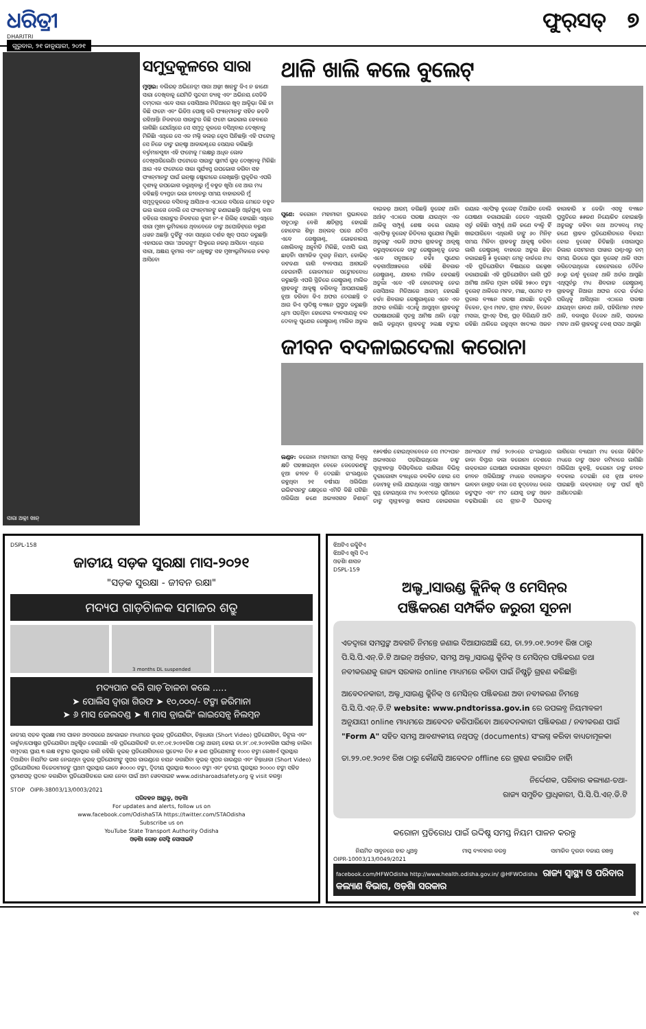ଧରିତ୍ରୀ
DHARITRI
ଗୁରୁବାର, ୨୧ ଜାନୁୟାରୀ, ୨୦୨୧
ଫୁର୍‌ସତ୍ ୭
ସାରା ଅଲ୍ଲୀ ଖାନ୍
ସମୁଦ୍ରକୂଳରେ ସାରା
ମୁମ୍ବାଇ: ବଲିଉଡ୍ ଅଭିନେତ୍ରୀ ସାରା ଅଲ୍ଲୀ ଖାନ୍‌ଙ୍କୁ କିଏ ନ ଜାଣେ। ସାରା ଦେଖିବାକୁ ଯେମିତି ସୁନ୍ଦରୀ ଡ୍ୟାନ୍ସ ଏବଂ ଅଭିନୟ ସେତିକି ଦମ୍‌ଦାର। ଏବେ ସାରା ସୋସିଆଲ ମିଡିଆରେ ଖୁବ୍ ଆକ୍ଟିଭ୍। କିଛି ନା କିଛି ଫଟୋ ଏବଂ ଭିଡିଓ ପୋଷ୍ଟ କରି ଫ୍ୟାନ୍‌ମାନଙ୍କ ସହିତ ଜଡ଼ିତ ରହିଥାନ୍ତି। ନିକଟରେ ସାରାଙ୍କର କିଛି ଫଟୋ ଭାଇରାଲ ହେବାରେ ଲାଗିଛି। ଯେଉଁଥିରେ ସେ ସମୁଦ୍ର କୂଳରେ ବସିଥିବାର ଦେଖିବାକୁ ମିଳିଛି। ଏଥିରେ ସେ ଏକ ମଲ୍ଟି କଲର୍ ଡ୍ରେସ ପିନ୍ଧିଛନ୍ତି। ଏହି ଫଟୋକୁ ସେ ନିଜେ ତାଙ୍କ ଇନ୍‌ଷ୍ଟା ଆକାଉଣ୍ଟରେ ସେୟାର କରିଛନ୍ତି। ବର୍ତ୍ତମାନସୁଦ୍ଧା ଏହି ଫଟୋକୁ ୮ଲକ୍ଷରୁ ଅଧିକ ଲୋକ ଦେଖିସାରିଲେଣି। ଫଟୋରେ ସାରାଙ୍କ ଗ୍ଲାମର୍ସ ଲୁକ୍ ଦେଖିବାକୁ ମିଳିଛି। ଆଉ ଏକ ଫଟୋରେ ସାରା ସୂର୍ଯ୍ୟାସ୍ତ ଉପଭୋଗ କରିବା ସହ ଫ୍ୟାନ୍‌ମାନଙ୍କ ପାଇଁ ଇନ୍‌ଷ୍ଟା ଷ୍ଟୋରୀରେ ଲେଖିଛନ୍ତି। ପ୍ରକୃତିର ଏପରି ଦୃଶ୍ୟକୁ ଉପଭୋଗ କରୁଥିବାରୁ ମୁଁ ବହୁତ ଖୁସି। ସେ ଆଉ ମଧ୍ୟ କହିଛନ୍ତି ବ୍ୟସ୍ତତା ଭରା ଜୀବନରୁ ସମୟ ବାହାରକରି ମୁଁ ସମୁଦ୍ରକୂଳରେ ବସିବାକୁ ଆସିଥାଏ। ଏଠାରେ ବସିଲେ ମୋତେ ବହୁତ ଭଲ ଲାଗେ ବୋଲି ସେ ଫ୍ୟାନ୍‌ମାନଙ୍କୁ ଜଣାଇଛନ୍ତି। ଓ୍ୱାର୍କଫ୍ରଣ୍ଟ କଥା କହିଲେ ସାରାଙ୍କର ନିକଟରେ କୁଲୀ ନଂ-୧ ରିଲିଜ୍ ହୋଇଛି। ଏଥିରେ ସାରା ମୁଖ୍ୟ ଭୂମିକାରେ ଥିବାବେଳେ ତାଙ୍କ ଅପୋଜିଟ୍‌ରେ ବରୁଣ ଧୱନ ଅଛନ୍ତି। ଦୁହିଁଙ୍କୁ ଏକା ସାଥିରେ ଦର୍ଶକ ଖୁବ୍ ପସନ୍ଦ କରୁଛନ୍ତି। ଏହାପରେ ସାରା 'ଅତରଙ୍ଗୀ' ଫିଲ୍ମରେ ନଜର୍ ଆସିବେ। ଏଥିରେ ସାରା, ଅକ୍ଷୟ କୁମାର ଏବଂ ଧନୁଷଙ୍କ ସହ ମୁଖ୍ୟଭୂମିକାରେ ନଜର୍ ଆସିବେ।
ଥାଳି ଖାଲି କଲେ ବୁଲେଟ୍
ପୁଣେ: କରୋନା ମହାମାରୀ ପ୍ରଭାବରେ ସବୁଠାରୁ ବେଶି କ୍ଷତିଗ୍ରସ୍ତ ହୋଇଛି ହୋଟେଲ ଶିଳ୍ପ। ଅନ୍‌ଲକ୍ ପରେ ଯଦିଓ ଏବେ ରେଷ୍ଟୁରାଣ୍ଟ, ଭୋଜନାଳୟ ଖୋଲିବାକୁ ଅନୁମତି ମିଳିଛି, ତଥାପି ଭୟ ଛାଡ଼ିନି। ସାମାଜିକ ଦୂରତ୍ୱ ନିୟମ, କୋଭିଡ୍ କଟକଣା ଲାଗି ବ୍ୟବସାୟ ଆଗଭଳି ହେଉନାହିଁ। ଲୋକମାନେ ସଙ୍କୋଚବୋଧ କରୁଛନ୍ତି। ଏପରି ସ୍ଥିତିରେ ରେଷ୍ଟୁରାଣ୍ଟ ମାଲିକ ଗ୍ରାହକଙ୍କୁ ଆକୃଷ୍ଟ କରିବାକୁ ଆପଣାଉଛନ୍ତି ନୂଆ ତରିକା। କିଏ ଅଫର ଦେଉଛନ୍ତି ତ ଆଉ କିଏ ସ୍ୱାଦିଷ୍ଟ ବ୍ୟଞ୍ଜନ ପ୍ରସ୍ତୁତ କରୁଛନ୍ତି। ଧିମା ପଡ଼ିଥିବା ହୋଟେଲ ବ୍ୟବସାୟକୁ ବଳ ଦେବାକୁ ପୁଣେର ରେଷ୍ଟୁରାଣ୍ଟ ମାଲିକ ଅତୁଲ ବାଇକର୍ ଆରମ୍ଭ କରିଛନ୍ତି ବୁଲେଟ୍ ଥାଳି। ଅର୍ଥାତ୍ ଏଠାରେ ପରଷା ଯାଉଥିବା ଏକ ଥାଳିକୁ ସମ୍ପୂର୍ଣ୍ଣ ଶେଷ କଲେ ରୟାଲ୍ ଏନ୍‌ଫିଲ୍ଡ ବୁଲେଟ୍ ଜିତିବାର ସୁଯୋଗ ମିଳୁଛି। ଅତୁଲଙ୍କ ଏଭଳି ଅଫର ଗ୍ରାହକଙ୍କୁ ଆକୃଷ୍ଟ କରୁଥିବାବେଳେ ତାଙ୍କ ରେଷ୍ଟୁରାଣ୍ଟକୁ ନେଇ ଏବେ ସବୁଆଡ଼େ ଚର୍ଚ୍ଚା। ପୁଣେର ବଡ଼ଗାଓଁଅଞ୍ଚଳରେ ରହିଛି ଶିବରାଜ ରେଷ୍ଟୁରାଣ୍ଟ, ଯାହାର ମାଲିକ ହେଉଛନ୍ତି ଅତୁଲ। ଏବେ ଏହି ହୋଟେଲକୁ ନେଇ ସୋସିଆଲ ମିଡିଆରେ ଆରମ୍ଭ ହୋଇଛି ଚର୍ଚ୍ଚା। ଶିବରାଜ ରେଷ୍ଟୁରାଣ୍ଟରେ ଏବେ ଏକ ଅଫର ଚାଲିଛି। ଏଠାକୁ ଆସୁଥିବା ଗ୍ରାହକଙ୍କୁ ପରଷାଯାଉଛି ସ୍ୱତନ୍ତ୍ର ଆମିଷ ଥାଳି। ପ୍ଲେଟ୍ ଖାଲି କରୁଥିବା ଗ୍ରାହକଙ୍କୁ ୨ଲକ୍ଷ ଟଙ୍କାର ରୟାଲ ଏନ୍‌ଫିଲ୍ଡ ବୁଲେଟ୍ ଦିଆଯିବ ବୋଲି ଘୋଷଣା କରାଯାଇଛି। ତେବେ ଏଥିଲାଗି ସର୍ତ୍ତ ରହିଛି। ସମ୍ପୂର୍ଣ୍ଣ ଥାଳି ଜଣେ ବ୍ୟକ୍ତି ହିଁ ଖାଇପାରିବେ। ଏଥିଲାଗି ତାଙ୍କୁ ୬୦ ମିନିଟ୍ ସମୟ ମିଳିବ। ଗ୍ରାହକଙ୍କୁ ଆକୃଷ୍ଟ କରିବା ଲାଗି ରେଷ୍ଟୁରାଣ୍ଟ ବାହାରେ ଅତୁଲ ଛିଡ଼ା କରାଇଛନ୍ତି ୫ ବୁଲେଟ୍। ମେନୁ କାର୍ଡରେ ମଧ୍ୟ ଏହି ପ୍ରତିଯୋଗିତା ବିଷୟରେ ଉଲ୍ଲେଖ କରାଯାଇଛି। ଏହି ପ୍ରତିଯୋଗିତା ଲାଗି ପ୍ରତି ଆମିଷ ଥାଳିର ମୂଲ୍ୟ ରହିଛି ୨୫୦୦ ଟଙ୍କା। ବୁଲେଟ୍ ଥାଳିରେ ମଟନ, ମାଛ, ସମେତ ୧୨ ପ୍ରକାର ବ୍ୟଞ୍ଜନ ପରଷା ଯାଉଛି। ତନ୍ଦୁରି ଚିକେନ, ଡ୍ରାଏ ମଟନ, ଗ୍ରୀନ୍ ମଟନ, ଚିକେନ ମସଲା, ଫ୍ରାଏଡ୍ ଫିଶ୍, ପ୍ରନ୍ ବିରିୟାନି ଆଦି ରହିଛି। ଥାଳିରେ ରହୁଥିବା ଖାଦ୍ୟର ଓଜନ ହାରାହାରି ୪ କେଜି। ଏସବୁ ବ୍ୟଞ୍ଜନ ପ୍ରସ୍ତୁତିରେ ୫୫ଜଣ ନିୟୋଜିତ ହୋଇଛନ୍ତି। ଅତୁଲଙ୍କ କହିବା କଥା ଅଦ୍ୟାବଧି ମାତ୍ର ଜଣେ ଗ୍ରାହକ ପ୍ରତିଯୋଗିତାରେ ବିଜୟୀ ହୋଇ ବୁଲେଟ୍ ଜିତିଛନ୍ତି। ସୋଲାପୁର ଜିଲାର ସୋମନାଥ ପାୱାର ଘଣ୍ଟାଏରୁ କମ୍ ସମୟ ଭିତରେ ପୂରା ବୁଲେଟ୍ ଥାଳି ସଫା କରିଦେଇଥିଲେ। ହୋଟେଲରେ ଦୈନିକ ୬୦ରୁ ଊର୍ଦ୍ଧ୍ୱ ବୁଲେଟ୍ ଥାଳି ଅର୍ଡର ଆସୁଛି। ଏଥିପୂର୍ବରୁ ମଧ୍ୟ ଶିବରାଜ ରେଷ୍ଟୁରାଣ୍ଟ ଗ୍ରାହକଙ୍କୁ ନିଆରା ଅଫର ଦେଇ ଚର୍ଚ୍ଚାର ପରିଧିକୁ ଆସିଥିଲା। ଏଠାରେ ପରଷା ଯାଉଥିବା ରାବଣ ଥାଳି, ପହିଲିମାନ ମଟନ ଥାଳି, ବକାସୁର ଚିକେନ ଥାଳି, ସରକାର ମଟନ ଥାଳି ଗ୍ରାହକଙ୍କୁ ବେଶ୍ ପସନ୍ଦ ଆସୁଛି।
ଜୀବନ ବଦଳାଇଦେଲା କରୋନା
ଲଣ୍ଡନ: କରୋନା ମହାମାରୀ ସମଗ୍ର ବିଶ୍ୱକୁ କ୍ଷତି ପହଞ୍ଚାଇଥିବା ବେଳେ କେତେଜଣଙ୍କୁ ନୂଆ ଜୀବନ ବି ଦେଇଛି। ଇଂଲଣ୍ଡରେ ରହୁଥିବା ୨୧ ବର୍ଷୀୟା ଓଲିଭିଆ ଇଭିଟସନଙ୍କ କ୍ଷେତ୍ରରେ ଏମିତି କିଛି ଘଟିଛି। ଓଲିଭିଆ ଜଣେ ଅଭ୍ୟାସଗତ ନିଶାଡ଼ି। ୧୫ବର୍ଷର ହୋଇଥିବାବେଳେ ସେ ମଦ୍ୟପାନ ଅଭ୍ୟାସରେ ପଡ଼ିଯାଇଥିଲେ। ତାଙ୍କ ସ୍ୱାସ୍ଥ୍ୟାବସ୍ଥା ବିଗିଡ଼ିବାରେ ଲାଗିଲା। ବିଭିନ୍ନ ଦୁରାରୋଗ୍ୟ ବ୍ୟାଧିରେ କବଳିତ ହୋଇ ସେ କୋମାକୁ ଚାଲି ଯାଇଥିଲେ। ଏଥିରୁ ସାମାନ୍ୟ ସୁସ୍ଥ ହୋଇଥିଲେ ମଧ୍ୟ ୨୦୧୯ରେ ପୁଣିଥରେ ତାଙ୍କ ସ୍ୱାସ୍ଥ୍ୟାବସ୍ଥା ଖରାପ ହୋଇଗଲା। ଅନ୍ୟପଟେ ମାର୍ଚ୍ଚ ୨୦୨୦ରେ ଇଂଲଣ୍ଡରେ ଜାକା ବିସ୍ତାର କଲା କରୋନା। ଦେଶରେ ଲକ୍‌ଡାଉନ ଘୋଷଣା କରାଗଲା। ଗୃହବନ୍ଦୀ ଜୀବନ ଓଲିଭିଆଙ୍କ ମଧ୍ୟରେ ସକାରାତ୍ମକ ଭାବନା ଜାଗ୍ରତ କଲା। ସେ ହୃଦ୍‌ବୋଧ କଲେ ଜଙ୍କଫୁଡ ଏବଂ ମଦ ଯୋଗୁ ତାଙ୍କ ଓଜନ ବଢ଼ିଯାଉଛି। ସେ ଗ୍ରୀନ-ଟି ପିଇବାକୁ ଲାଗିଲେ। ବ୍ୟାୟାମ ମଧ୍ୟ କଲେ। କିଛିଦିନ ମଧ୍ୟରେ ତାଙ୍କ ଓଜନ କମିବାରେ ଲାଗିଛି। ଓଲିଭିଆ କୁହନ୍ତି, କରୋନା ତାଙ୍କ ଜୀବନ ବଦଳାଇ ଦେଇଛି। ସେ ନୂଆ ଜୀବନ ପାଇଛନ୍ତି। ଲକ୍‌ଡାଉନ୍ ତାଙ୍କ ପାଇଁ ଖୁସି ଆଣିଦେଇଛି।
DSPL-158
ଜାତୀୟ ସଡ଼କ ସୁରକ୍ଷା ମାସ-୨୦୨୧
"ସଡ଼କ ସୁରକ୍ଷା - ଜୀବନ ରକ୍ଷା"
ମଦ୍ୟପ ଗାଡ଼ିଚାଳକ ସମାଜର ଶତ୍ରୁ
3 months DL suspended
ମଦ୍ୟପାନ କରି ଗାଡ଼ି ଚାଳନା କଲେ .....
➤ ପୋଲିସ ଦ୍ୱାରା ଗିରଫ ➤ ୧୦,୦୦୦/- ଟଙ୍କା ଜରିମାନା
➤ ୬ ମାସ ଜେଲଦଣ୍ଡ ➤ ୩ ମାସ ଡ୍ରାଇଭିଂ ଲାଇସେନ୍ସ ନିଲମ୍ବନ
ଜାତୀୟ ସଡ଼କ ସୁରକ୍ଷା ମାସ ପାଳନ ଅବସରରେ ଅନଲାଇନ ମାଧ୍ୟମରେ କୁଇଜ୍ ପ୍ରତିଯୋଗିତା, ଚିନ୍ତାଧାରା (Short Video) ପ୍ରତିଯୋଗିତା, କିଙ୍ଗଲ ଏବଂ କାର୍ଟୁନ/ପୋଷ୍ଟର ପ୍ରତିଯୋଗିତା ଅନୁଷ୍ଠିତ ହେଉଅଛି। ଏହି ପ୍ରତିଯୋଗିତାଟି ତା.୧୯.୦୧.୨୦୨୧ରିଖ ଠାରୁ ଆରମ୍ଭ ହୋଇ ତା.୨୮.୦୧.୨୦୨୧ରିଖ ପର୍ଯ୍ୟନ୍ତ ଚାଲିବ। ସମୁଦାୟ ପ୍ରାୟ ୩ ଲକ୍ଷ ଟଙ୍କାର ପୁରସ୍କାର ରାଶି ରହିଛି। କୁଇଜ୍ ପ୍ରତିଯୋଗିତାରେ ପ୍ରତ୍ୟେକ ଦିନ ୫ ଜଣ ପ୍ରତିଯୋଗୀଙ୍କୁ ୧୦୦୦ ଟଙ୍କା ଲେଖାଏଁ ପୁରସ୍କାର ଦିଆଯିବ। ନିୟମିତ ଭାଗ ନେଇଥିବା କୁଇଜ୍ ପ୍ରତିଯୋଗୀଙ୍କୁ ସୁପର ରାଉଣ୍ଡରେ ଚୟନ କରାଯିବ। କୁଇଜ୍ ସୁପର ରାଉଣ୍ଡର ଏବଂ ଚିନ୍ତାଧାରା (Short Video) ପ୍ରତିଯୋଗିତାର ବିଜେତାମାନଙ୍କୁ ପ୍ରଥମ ପୁରସ୍କାର ଭାବେ ୫୦୦୦୦ ଟଙ୍କା, ଦ୍ୱିତୀୟ ପୁରସ୍କାର ୩୦୦୦୦ ଟଙ୍କା ଏବଂ ତୃତୀୟ ପୁରସ୍କାର ୨୦୦୦୦ ଟଙ୍କା ସହିତ ପ୍ରମାଣପତ୍ର ପ୍ରଦାନ କରାଯିବ। ପ୍ରତିଯୋଗିତାରେ ଭାଗ ନେବା ପାଇଁ ଆମ ୱେବସାଇଟ www.odisharoadsafety.org କୁ visit କରନ୍ତୁ।
STOP OIPR-38003/13/0003/2021
ପରିବହନ ଆୟୁକ୍ତ, ଓଡ଼ିଶା
For updates and alerts, follow us on
www.facebook.com/OdishaSTA https://twitter.com/STAOdisha
Subscribe us on
YouTube State Transport Authority Odisha
ଓଡ଼ିଶା ରୋଡ଼ ସେଫ୍ଟି ସୋସାଇଟି
ଝିଅଟିଏ ରକ୍ଷିଟିଏ
ଝିଅଟିଏ ଖୁସି ଦିଏ
ଓଡ଼ିଶା ଶାସନ
DSPL-159
ଅଲ୍ଟ୍ରାସାଉଣ୍ଡ କ୍ଲିନିକ୍ ଓ ମେସିନ୍‌ର
ପଞ୍ଜିକରଣ ସମ୍ପର୍କିତ ଜରୁରୀ ସୂଚନା
ଏତଦ୍ୱାରା ସମସ୍ତଙ୍କ ଅବଗତି ନିମନ୍ତେ ଜଣାଇ ଦିଆଯାଉଅଛି ଯେ, ତା.୨୨.୦୧.୨୦୨୧ ରିଖ ଠାରୁ ପି.ସି.ପି.ଏନ୍.ଡି.ଟି ଆଇନ୍ ଅର୍ନ୍ତଗତ, ସମସ୍ତ ଅଲ୍ଟ୍ରାସାଉଣ୍ଡ କ୍ଲିନିକ୍ ଓ ମେସିନ୍‌ର ପଞ୍ଜିକରଣ ତଥା ନବୀକରଣକୁ ରାଜ୍ୟ ସରକାର online ମାଧ୍ୟମରେ କରିବା ପାଇଁ ନିଷ୍ପତ୍ତି ଗ୍ରହଣ କରିଛନ୍ତି।
ଆବେଦନକାରୀ, ଅଲ୍ଟ୍ରାସାଉଣ୍ଡ କ୍ଲିନିକ୍ ଓ ମେସିନ୍‌ର ପଞ୍ଜିକରଣ ଅବା ନବୀକରଣ ନିମନ୍ତେ ପି.ସି.ପି.ଏନ୍.ଡି.ଟି website: www.pndtorissa.gov.in ରେ ଉପଲବ୍ଧ ନିୟମାବଳୀ ଅନୁଯାୟୀ online ମାଧ୍ୟମରେ ଆବେଦନ କରିପାରିବେ। ଆବେଦନକାରୀ ପଞ୍ଜିକରଣ / ନବୀକରଣ ପାଇଁ "Form A" ସହିତ ସମସ୍ତ ଆବଶ୍ୟକୀୟ ନଥିପତ୍ର (documents) ସଂଲଗ୍ନ କରିବା ବାଧ୍ୟତାମୂଳକ।
ତା.୨୨.୦୧.୨୦୨୧ ରିଖ ଠାରୁ କୌଣସି ଆବେଦନ offline ରେ ଗ୍ରହଣ କରାଯିବ ନାହିଁ।
ନିର୍ଦ୍ଦେଶକ, ପରିବାର କଲ୍ୟାଣ-ତଥା-
ରାଜ୍ୟ ସମୁଚିତ ପ୍ରାଧିକାରୀ, ପି.ସି.ପି.ଏନ୍.ଡି.ଟି
କରୋନା ପ୍ରତିରୋଧ ପାଇଁ ଉଦ୍ଦିଷ୍ଟ ସମସ୍ତ ନିୟମ ପାଳନ କରନ୍ତୁ
ନିୟମିତ ସାବୁନରେ ହାତ ଧୁଅନ୍ତୁ ମାସ୍କ ବ୍ୟବହାର କରନ୍ତୁ ସାମାଜିକ ଦୂରତା ବଜାୟ ରଖନ୍ତୁ
OIPR-10003/13/0049/2021
facebook.com/HFWOdisha http://www.health.odisha.gov.in/ @HFWOdisha ରାଜ୍ୟ ସ୍ୱାସ୍ଥ୍ୟ ଓ ପରିବାର କଲ୍ୟାଣ ବିଭାଗ, ଓଡ଼ିଶା ସରକାର
୧୧